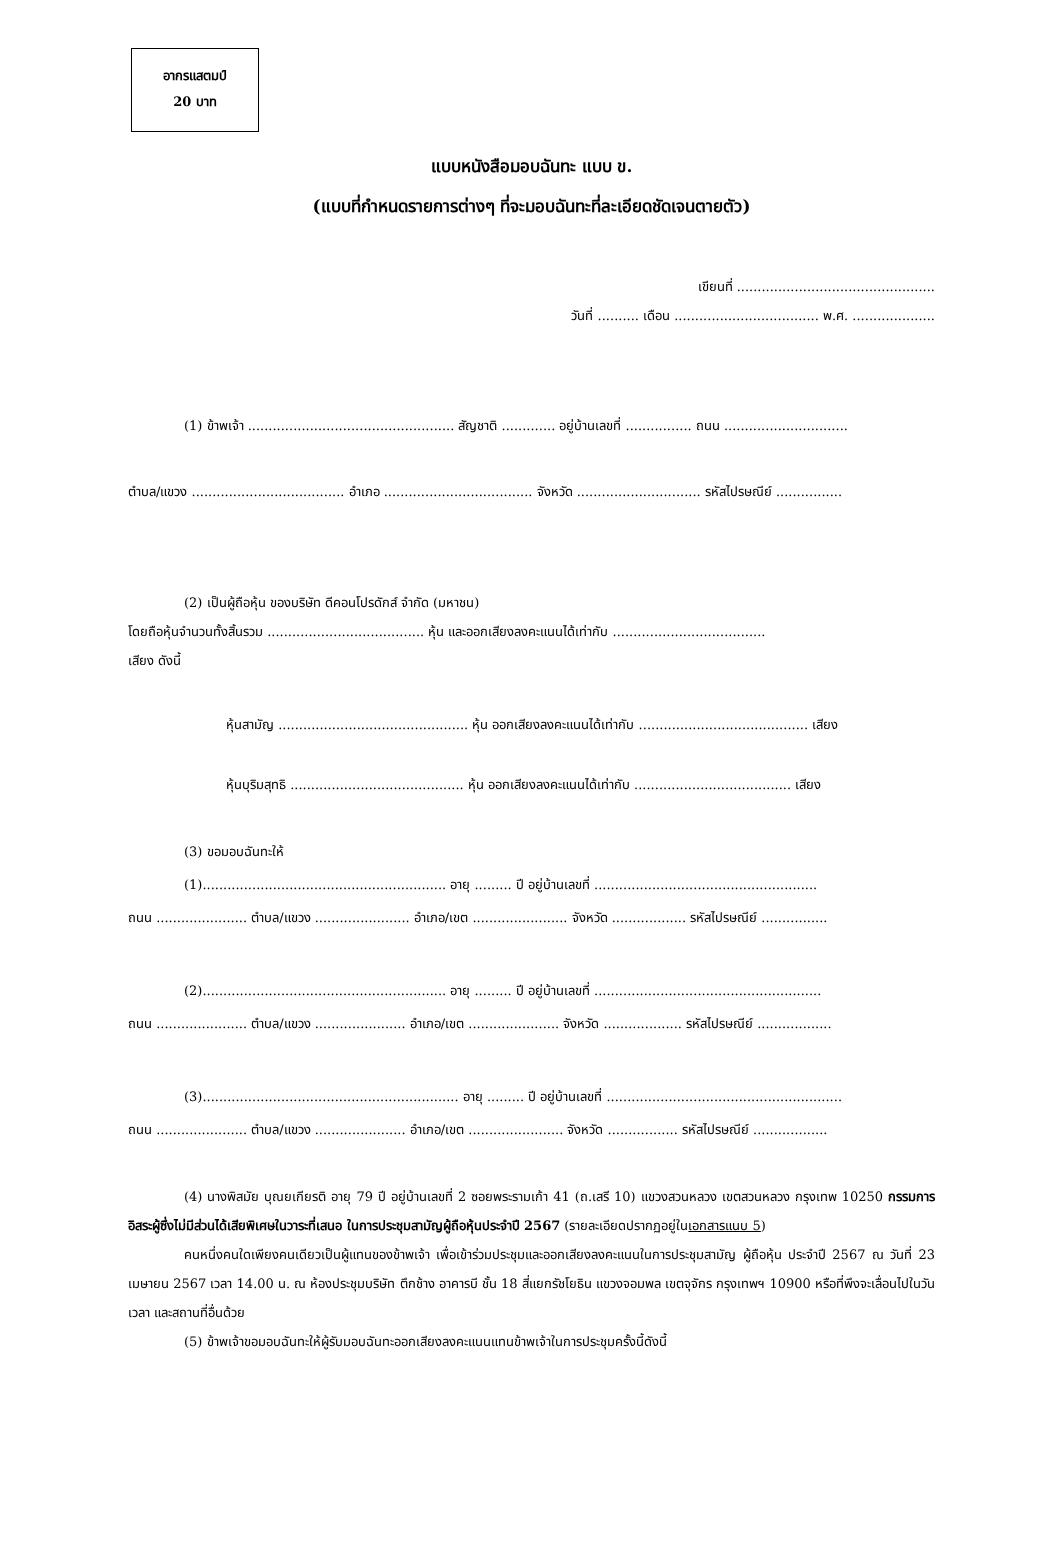อากรแสตมป์
20 บาท
แบบหนังสือมอบฉันทะ แบบ ข.
(แบบที่กำหนดรายการต่างๆ ที่จะมอบฉันทะที่ละเอียดชัดเจนตายตัว)
เขียนที่ ................................................
วันที่ .......... เดือน ................................... พ.ศ. ....................
(1) ข้าพเจ้า .................................................. สัญชาติ ............. อยู่บ้านเลขที่ ................ ถนน ..............................
ตำบล/แขวง ..................................... อำเภอ .................................... จังหวัด .............................. รหัสไปรษณีย์ ................
(2) เป็นผู้ถือหุ้น ของบริษัท ดีคอนโปรดักส์ จำกัด (มหาชน)
โดยถือหุ้นจำนวนทั้งสิ้นรวม ...................................... หุ้น และออกเสียงลงคะแนนได้เท่ากับ .....................................
เสียง ดังนี้
หุ้นสามัญ .............................................. หุ้น ออกเสียงลงคะแนนได้เท่ากับ ......................................... เสียง
หุ้นบุริมสุทธิ .......................................... หุ้น ออกเสียงลงคะแนนได้เท่ากับ ...................................... เสียง
(3) ขอมอบฉันทะให้
(1)........................................................... อายุ ......... ปี อยู่บ้านเลขที่ ......................................................
ถนน ...................... ตำบล/แขวง ....................... อำเภอ/เขต ....................... จังหวัด .................. รหัสไปรษณีย์ ................
(2)........................................................... อายุ ......... ปี อยู่บ้านเลขที่ .......................................................
ถนน ...................... ตำบล/แขวง ...................... อำเภอ/เขต ...................... จังหวัด ................... รหัสไปรษณีย์ ..................
(3).............................................................. อายุ ......... ปี อยู่บ้านเลขที่ .........................................................
ถนน ...................... ตำบล/แขวง ...................... อำเภอ/เขต ....................... จังหวัด ................. รหัสไปรษณีย์ ..................
(4) นางพิสมัย บุณยเกียรติ อายุ 79 ปี อยู่บ้านเลขที่ 2 ซอยพระรามเก้า 41 (ถ.เสรี 10) แขวงสวนหลวง เขตสวนหลวง กรุงเทพ 10250 กรรมการอิสระผู้ซึ่งไม่มีส่วนได้เสียพิเศษในวาระที่เสนอ ในการประชุมสามัญผู้ถือหุ้นประจำปี 2567 (รายละเอียดปรากฏอยู่ในเอกสารแนบ 5)
คนหนึ่งคนใดเพียงคนเดียวเป็นผู้แทนของข้าพเจ้า เพื่อเข้าร่วมประชุมและออกเสียงลงคะแนนในการประชุมสามัญ ผู้ถือหุ้น ประจำปี 2567 ณ วันที่ 23 เมษายน 2567 เวลา 14.00 น. ณ ห้องประชุมบริษัท ตึกช้าง อาคารบี ชั้น 18 สี่แยกรัชโยธิน แขวงจอมพล เขตจุจักร กรุงเทพฯ 10900 หรือที่พึงจะเลื่อนไปในวัน เวลา และสถานที่อื่นด้วย
(5) ข้าพเจ้าขอมอบฉันทะให้ผู้รับมอบฉันทะออกเสียงลงคะแนนแทนข้าพเจ้าในการประชุมครั้งนี้ดังนี้